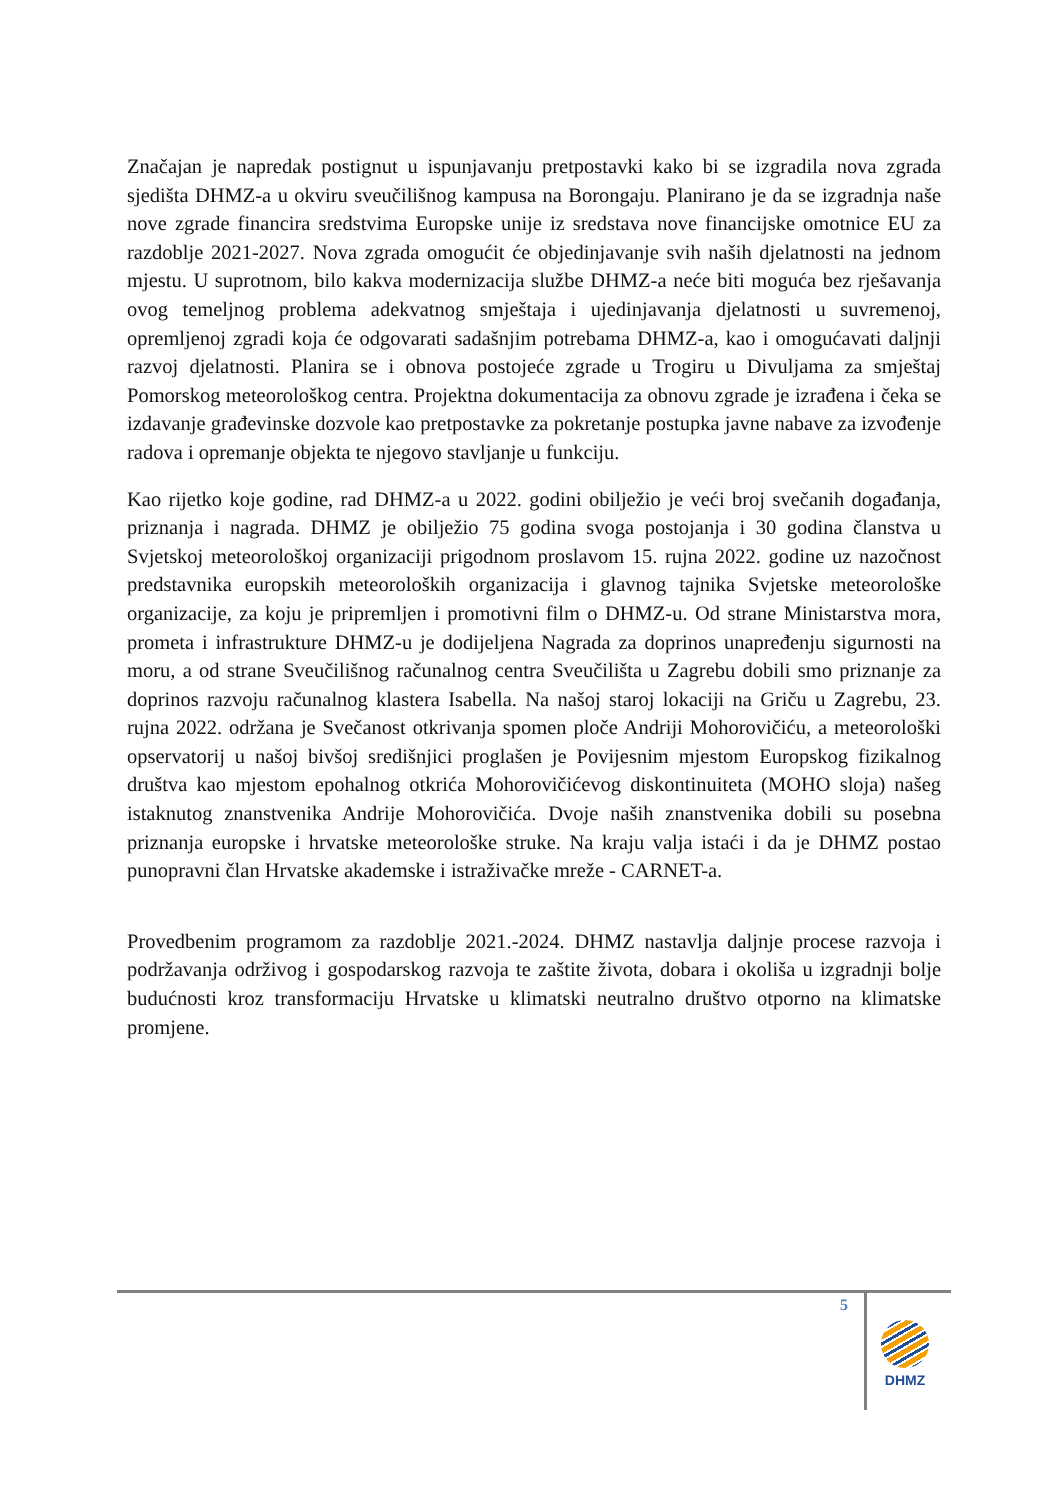Značajan je napredak postignut u ispunjavanju pretpostavki kako bi se izgradila nova zgrada sjedišta DHMZ-a u okviru sveučilišnog kampusa na Borongaju. Planirano je da se izgradnja naše nove zgrade financira sredstvima Europske unije iz sredstava nove financijske omotnice EU za razdoblje 2021-2027. Nova zgrada omogućit će objedinjavanje svih naših djelatnosti na jednom mjestu. U suprotnom, bilo kakva modernizacija službe DHMZ-a neće biti moguća bez rješavanja ovog temeljnog problema adekvatnog smještaja i ujedinjavanja djelatnosti u suvremenoj, opremljenoj zgradi koja će odgovarati sadašnjim potrebama DHMZ-a, kao i omogućavati daljnji razvoj djelatnosti. Planira se i obnova postojeće zgrade u Trogiru u Divuljama za smještaj Pomorskog meteorološkog centra. Projektna dokumentacija za obnovu zgrade je izrađena i čeka se izdavanje građevinske dozvole kao pretpostavke za pokretanje postupka javne nabave za izvođenje radova i opremanje objekta te njegovo stavljanje u funkciju.
Kao rijetko koje godine, rad DHMZ-a u 2022. godini obilježio je veći broj svečanih događanja, priznanja i nagrada. DHMZ je obilježio 75 godina svoga postojanja i 30 godina članstva u Svjetskoj meteorološkoj organizaciji prigodnom proslavom 15. rujna 2022. godine uz nazočnost predstavnika europskih meteoroloških organizacija i glavnog tajnika Svjetske meteorološke organizacije, za koju je pripremljen i promotivni film o DHMZ-u. Od strane Ministarstva mora, prometa i infrastrukture DHMZ-u je dodijeljena Nagrada za doprinos unapređenju sigurnosti na moru, a od strane Sveučilišnog računalnog centra Sveučilišta u Zagrebu dobili smo priznanje za doprinos razvoju računalnog klastera Isabella. Na našoj staroj lokaciji na Griču u Zagrebu, 23. rujna 2022. održana je Svečanost otkrivanja spomen ploče Andriji Mohorovičiću, a meteorološki opservatorij u našoj bivšoj središnjici proglašen je Povijesnim mjestom Europskog fizikalnog društva kao mjestom epohalnog otkrića Mohorovičićevog diskontinuiteta (MOHO sloja) našeg istaknutog znanstvenika Andrije Mohorovičića. Dvoje naših znanstvenika dobili su posebna priznanja europske i hrvatske meteorološke struke. Na kraju valja istaći i da je DHMZ postao punopravni član Hrvatske akademske i istraživačke mreže - CARNET-a.
Provedbenim programom za razdoblje 2021.-2024. DHMZ nastavlja daljnje procese razvoja i podržavanja održivog i gospodarskog razvoja te zaštite života, dobara i okoliša u izgradnji bolje budućnosti kroz transformaciju Hrvatske u klimatski neutralno društvo otporno na klimatske promjene.
5
DHMZ